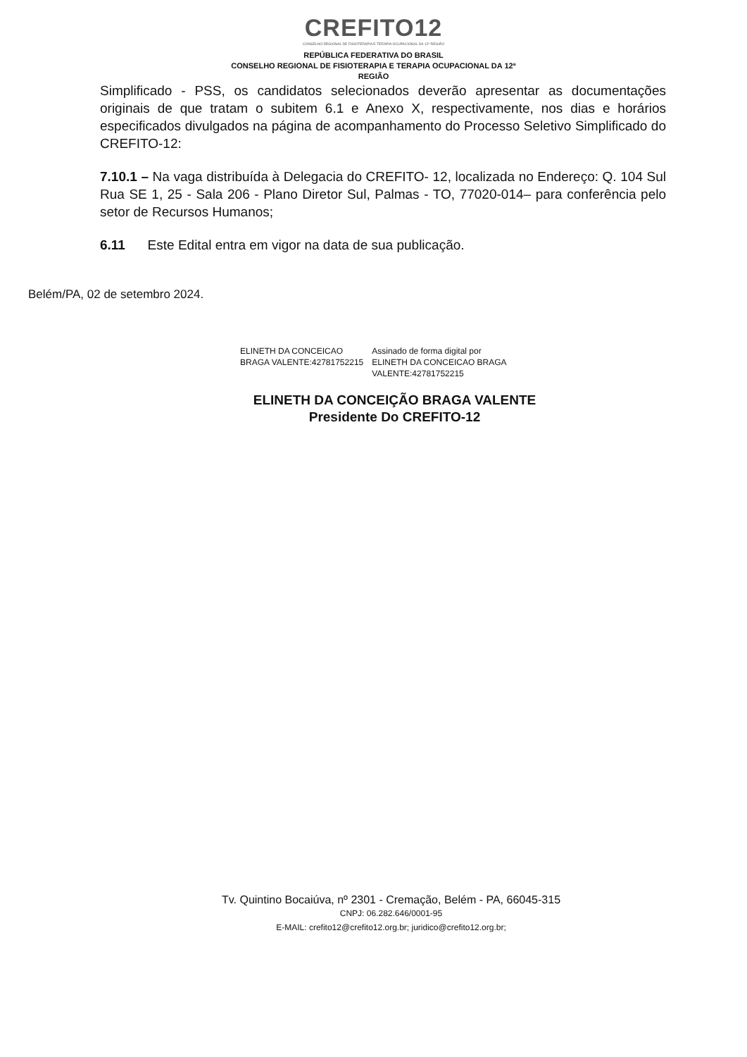CREFITO12
CONSELHO REGIONAL DE FISIOTERAPIA E TERAPIA OCUPACIONAL DA 12ª REGIÃO
REPÚBLICA FEDERATIVA DO BRASIL
CONSELHO REGIONAL DE FISIOTERAPIA E TERAPIA OCUPACIONAL DA 12ª
REGIÃO
Simplificado - PSS, os candidatos selecionados deverão apresentar as documentações originais de que tratam o subitem 6.1 e Anexo X, respectivamente, nos dias e horários especificados divulgados na página de acompanhamento do Processo Seletivo Simplificado do CREFITO-12:
7.10.1 – Na vaga distribuída à Delegacia do CREFITO- 12, localizada no Endereço: Q. 104 Sul Rua SE 1, 25 - Sala 206 - Plano Diretor Sul, Palmas - TO, 77020-014– para conferência pelo setor de Recursos Humanos;
6.11 Este Edital entra em vigor na data de sua publicação.
Belém/PA, 02 de setembro 2024.
ELINETH DA CONCEICAO
BRAGA VALENTE:42781752215
Assinado de forma digital por
ELINETH DA CONCEICAO BRAGA
VALENTE:42781752215
ELINETH DA CONCEIÇÃO BRAGA VALENTE
Presidente Do CREFITO-12
Tv. Quintino Bocaiúva, nº 2301 - Cremação, Belém - PA, 66045-315
CNPJ: 06.282.646/0001-95
E-MAIL: crefito12@crefito12.org.br; juridico@crefito12.org.br;